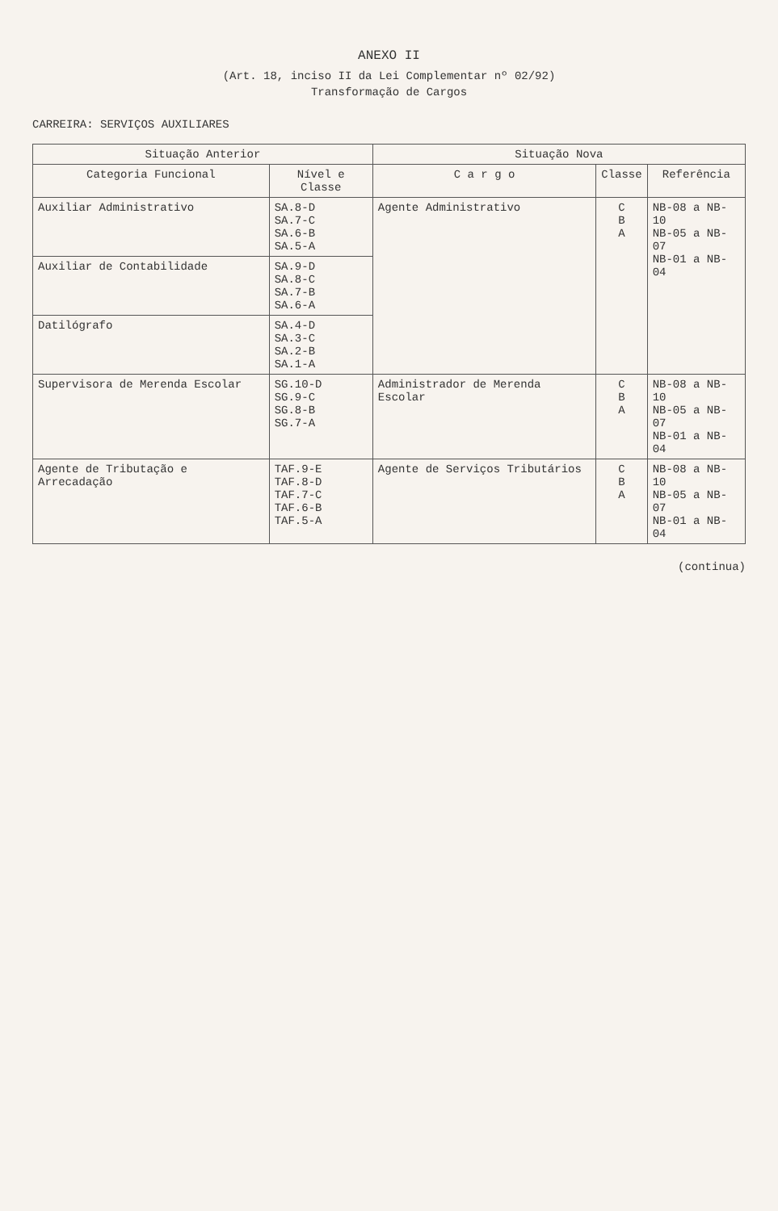ANEXO II
(Art. 18, inciso II da Lei Complementar nº 02/92)
Transformação de Cargos
CARREIRA: SERVIÇOS AUXILIARES
| Situação Anterior | | Situação Nova | | |
| --- | --- | --- | --- | --- |
| Categoria Funcional | Nível e Classe | C a r g o | Classe | Referência |
| Auxiliar Administrativo | SA.8-D SA.7-C SA.6-B SA.5-A | Agente Administrativo | C B A | NB-08 a NB-10 NB-05 a NB-07 NB-01 a NB-04 |
| Auxiliar de Contabilidade | SA.9-D SA.8-C SA.7-B SA.6-A | | | |
| Datilógrafo | SA.4-D SA.3-C SA.2-B SA.1-A | | | |
| Supervisora de Merenda Escolar | SG.10-D SG.9-C SG.8-B SG.7-A | Administrador de Merenda Escolar | C B A | NB-08 a NB-10 NB-05 a NB-07 NB-01 a NB-04 |
| Agente de Tributação e Arrecadação | TAF.9-E TAF.8-D TAF.7-C TAF.6-B TAF.5-A | Agente de Serviços Tributários | C B A | NB-08 a NB-10 NB-05 a NB-07 NB-01 a NB-04 |
(continua)